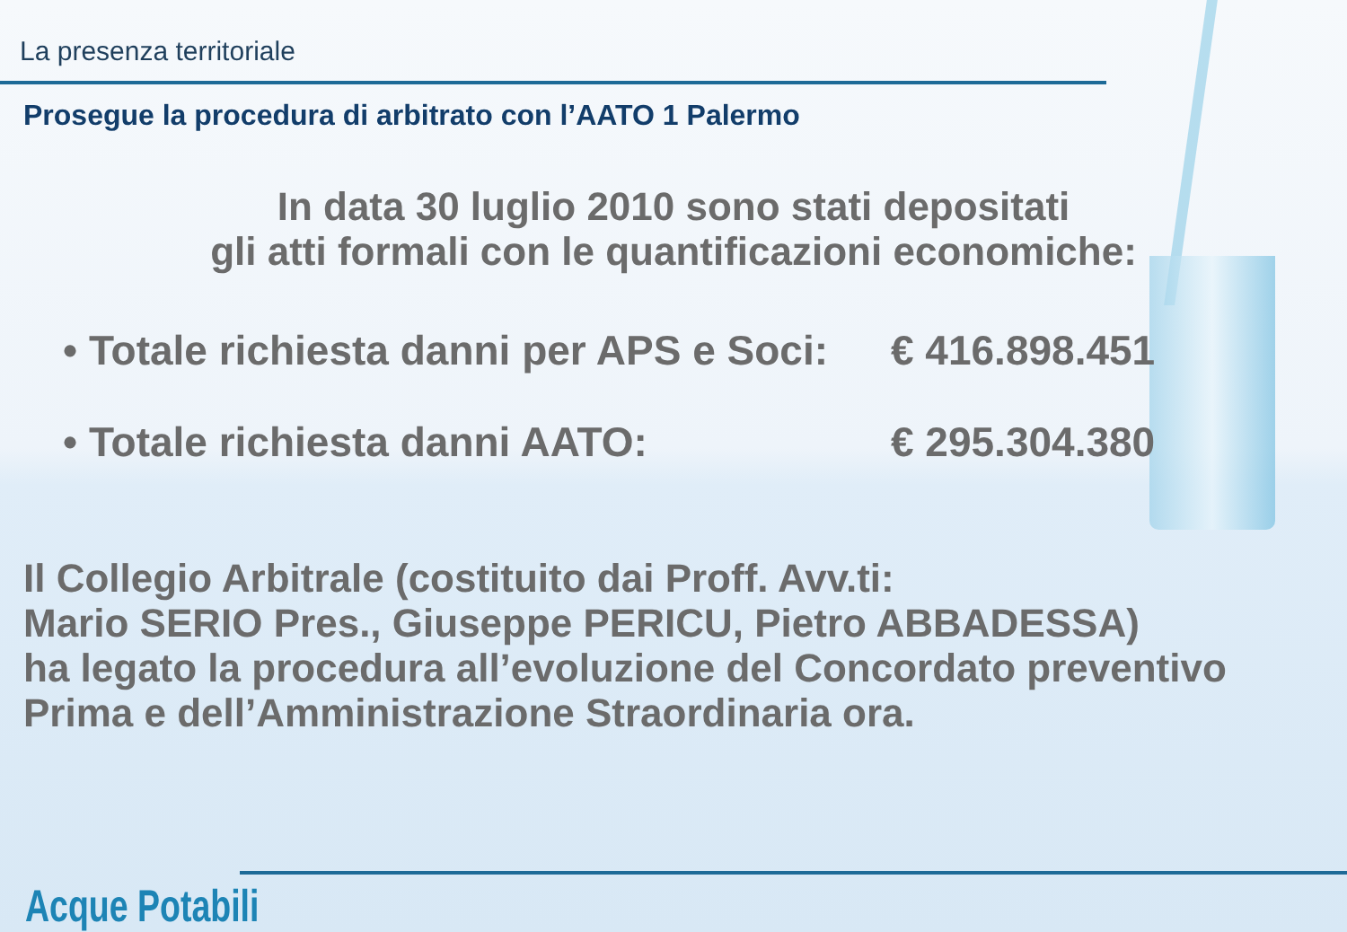La presenza territoriale
Prosegue la procedura di arbitrato con l’AATO 1 Palermo
In data 30 luglio 2010 sono stati depositati
gli atti formali con le quantificazioni economiche:
• Totale richiesta danni per APS e Soci: € 416.898.451
• Totale richiesta danni AATO: € 295.304.380
Il Collegio Arbitrale (costituito dai Proff. Avv.ti:
Mario SERIO Pres., Giuseppe PERICU, Pietro ABBADESSA)
ha legato la procedura all’evoluzione del Concordato preventivo
Prima e dell’Amministrazione Straordinaria ora.
Acque Potabili